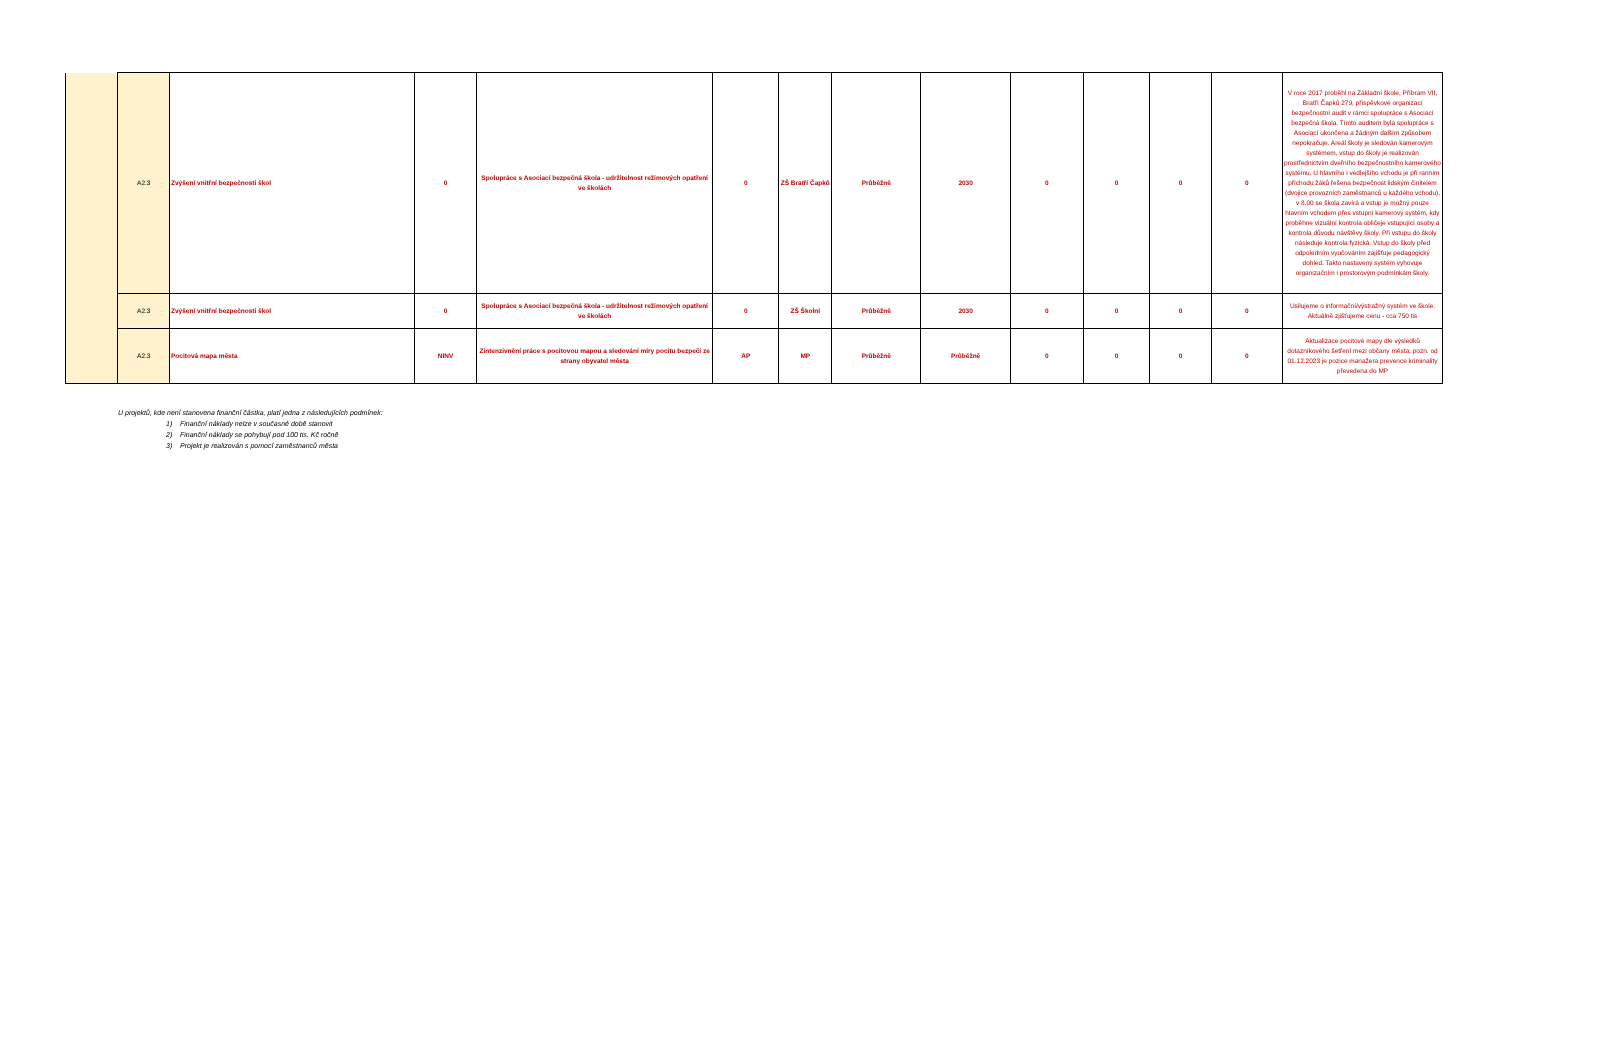| | A2.3 | Zvýšení vnitřní bezpečnosti škol | 0 | Spolupráce s Asociací bezpečná škola - udržitelnost režimových opatření ve školách | 0 | ZŠ Bratří Čapků | Průběžně | 2030 | 0 | 0 | 0 | 0 | V roce 2017 proběhl na Základní škole, Příbram VII, Bratří Čapků 279, příspěvkové organizaci bezpečnostní audit v rámci spolupráce s Asociací bezpečná škola. Tímto auditem byla spolupráce s Asociací ukončena a žádným dalším způsobem nepokračuje. Areál školy je sledován kamerovým systémem, vstup do školy je realizován prostřednictvím dveřního bezpečnostního kamerového systému. U hlavního i vedlejšího vchodu je při ranním příchodu žáků řešena bezpečnost lidským činitelem (dvojice provozních zaměstnanců u každého vchodu), v 8,00 se škola zavírá a vstup je možný pouze hlavním vchodem přes vstupní kamerový systém, kdy proběhne vizuální kontrola obličeje vstupující osoby a kontrola důvodu návštěvy školy. Při vstupu do školy následuje kontrola fyzická. Vstup do školy před odpoledním vyučováním zajišťuje pedagogický dohled. Takto nastavený systém vyhovuje organizačním i prostorovým podmínkám školy. |
| | A2.3 | Zvýšení vnitřní bezpečnosti škol | 0 | Spolupráce s Asociací bezpečná škola - udržitelnost režimových opatření ve školách | 0 | ZŠ Školní | Průběžně | 2030 | 0 | 0 | 0 | 0 | Usilujeme o informační/výstražný systém ve škole. Aktuálně zjišťujeme cenu - cca 750 tis |
| | A2.3 | Pocitová mapa města | NINV | Zintenzivnění práce s pocitovou mapou a sledování míry pocitu bezpečí ze strany obyvatel města | AP | MP | Průběžně | Průběžně | 0 | 0 | 0 | 0 | Aktualizace pocitové mapy dle výsledků dotazníkového šetření mezi občany města; pozn. od 01.12.2023 je pozice manažera prevence kriminality převedena do MP |
U projektů, kde není stanovena finanční částka, platí jedna z následujících podmínek:
1) Finanční náklady nelze v současné době stanovit
2) Finanční náklady se pohybují pod 100 tis. Kč ročně
3) Projekt je realizován s pomocí zaměstnanců města